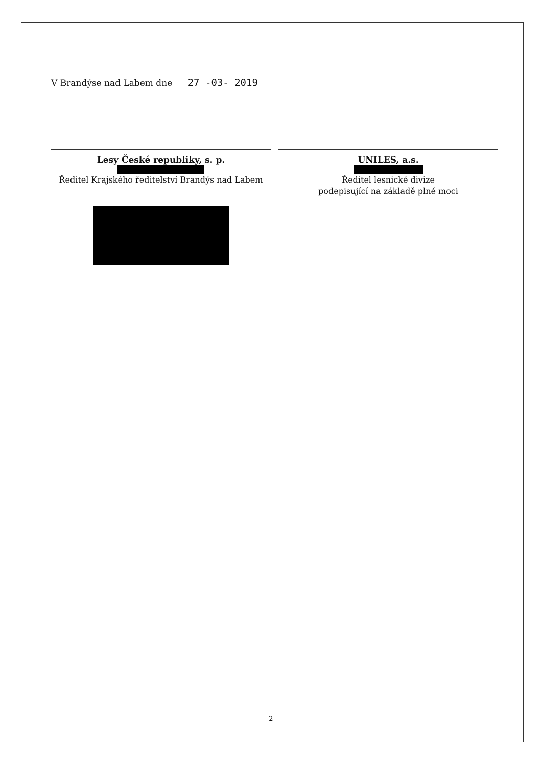V Brandýse nad Labem dne 27 -03- 2019
Lesy České republiky, s. p.
Ředitel Krajského ředitelství Brandýs nad Labem
UNILES, a.s.
Ředitel lesnické divize
podepisující na základě plné moci
2